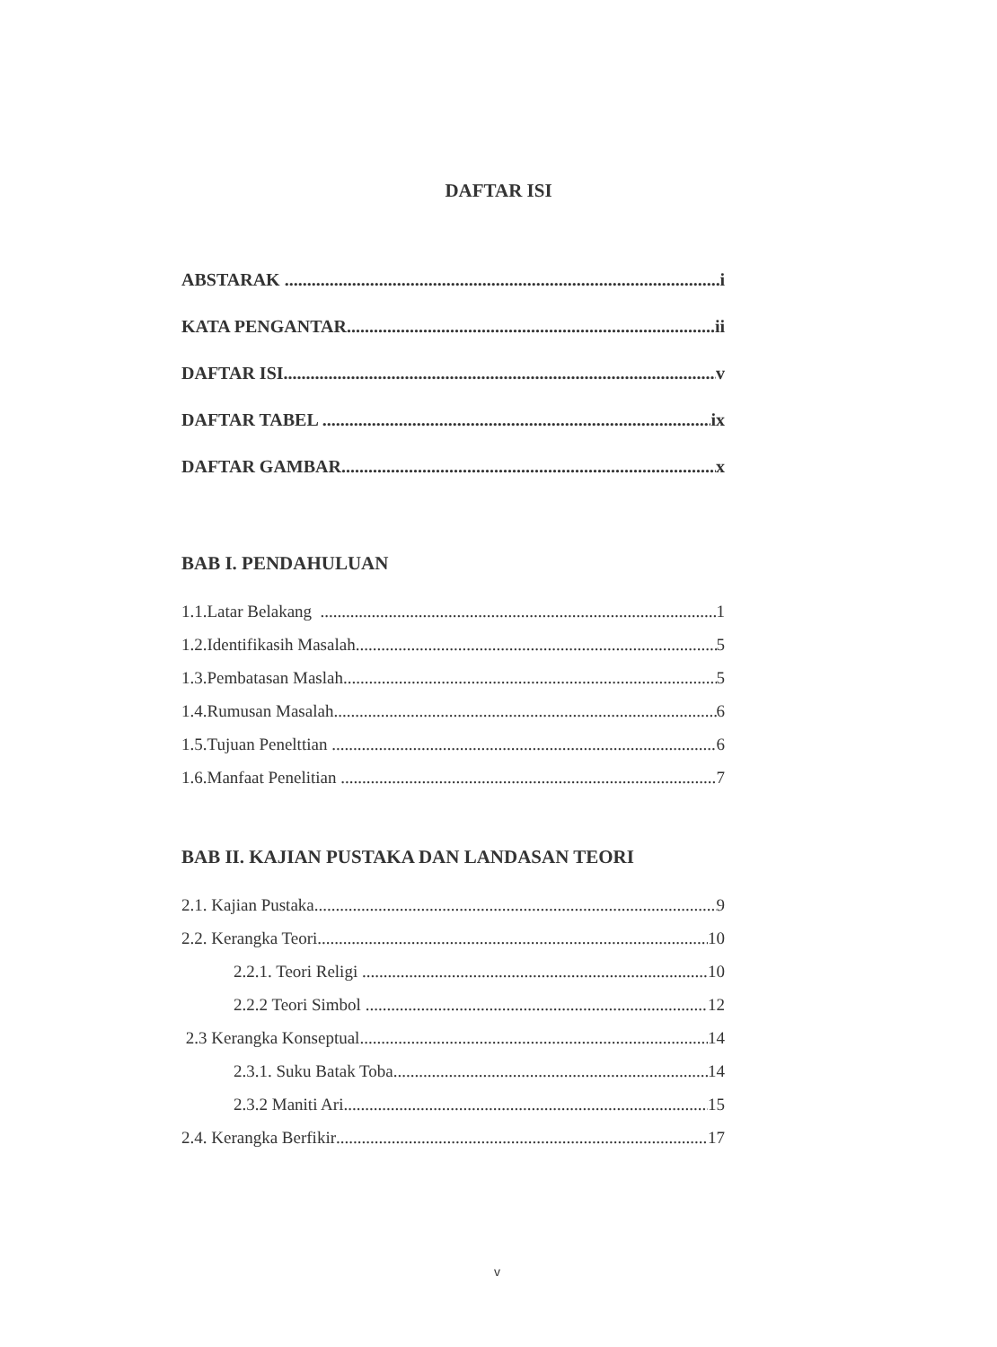DAFTAR ISI
ABSTARAK i
KATA PENGANTAR ii
DAFTAR ISI v
DAFTAR TABEL ix
DAFTAR GAMBAR x
BAB I. PENDAHULUAN
1.1.Latar Belakang 1
1.2.Identifikasih Masalah 5
1.3.Pembatasan Maslah 5
1.4.Rumusan Masalah 6
1.5.Tujuan Penelttian 6
1.6.Manfaat Penelitian 7
BAB II. KAJIAN PUSTAKA DAN LANDASAN TEORI
2.1. Kajian Pustaka 9
2.2. Kerangka Teori 10
2.2.1. Teori Religi 10
2.2.2 Teori Simbol 12
2.3 Kerangka Konseptual 14
2.3.1. Suku Batak Toba 14
2.3.2 Maniti Ari 15
2.4. Kerangka Berfikir 17
v